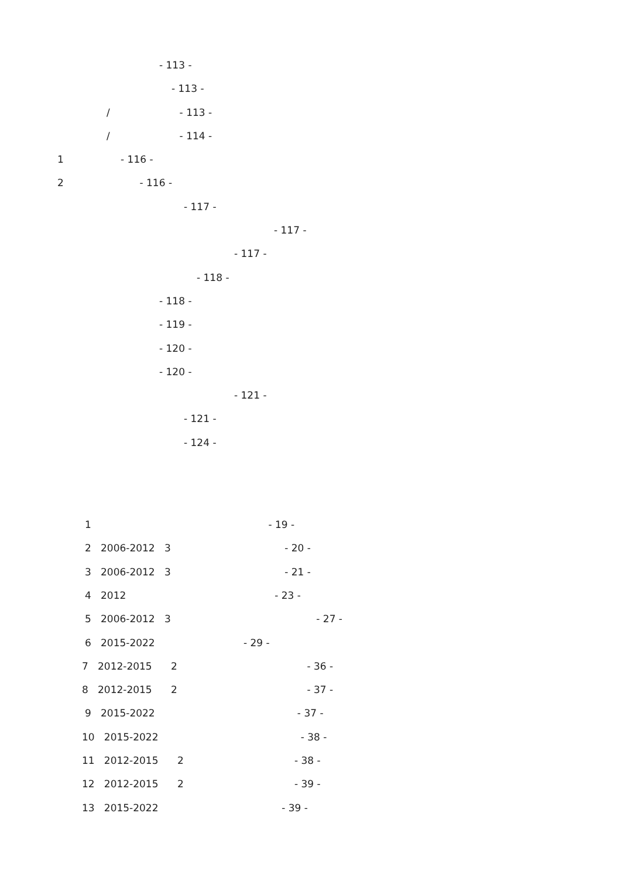- 113 -
- 113 -
/ - 113 -
/ - 114 -
1 - 116 -
2 - 116 -
- 117 -
- 117 -
- 117 -
- 118 -
- 118 -
- 119 -
- 120 -
- 120 -
- 121 -
- 121 -
- 124 -
1 - 19 -
2 2006-2012 3 - 20 -
3 2006-2012 3 - 21 -
4 2012 - 23 -
5 2006-2012 3 - 27 -
6 2015-2022 - 29 -
7 2012-2015 2 - 36 -
8 2012-2015 2 - 37 -
9 2015-2022 - 37 -
10 2015-2022 - 38 -
11 2012-2015 2 - 38 -
12 2012-2015 2 - 39 -
13 2015-2022 - 39 -